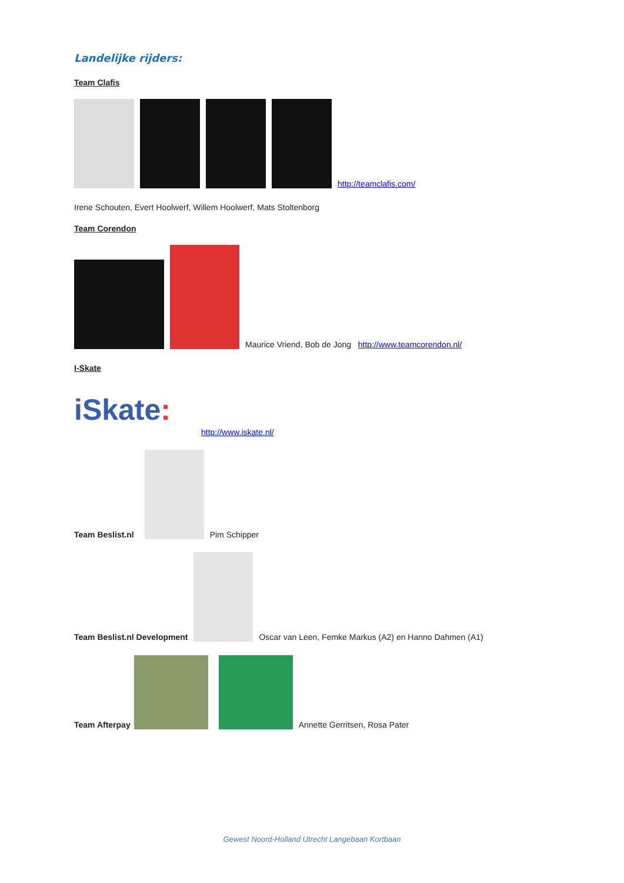Landelijke rijders:
Team Clafis
http://teamclafis.com/
Irene Schouten, Evert Hoolwerf, Willem Hoolwerf, Mats Stoltenborg
Team Corendon
Maurice Vriend, Bob de Jong http://www.teamcorendon.nl/
I-Skate
iSkate: http://www.iskate.nl/
Team Beslist.nl Pim Schipper
Team Beslist.nl Development Oscar van Leen, Femke Markus (A2) en Hanno Dahmen (A1)
Team Afterpay Annette Gerritsen, Rosa Pater
Gewest Noord-Holland Utrecht Langebaan Kortbaan